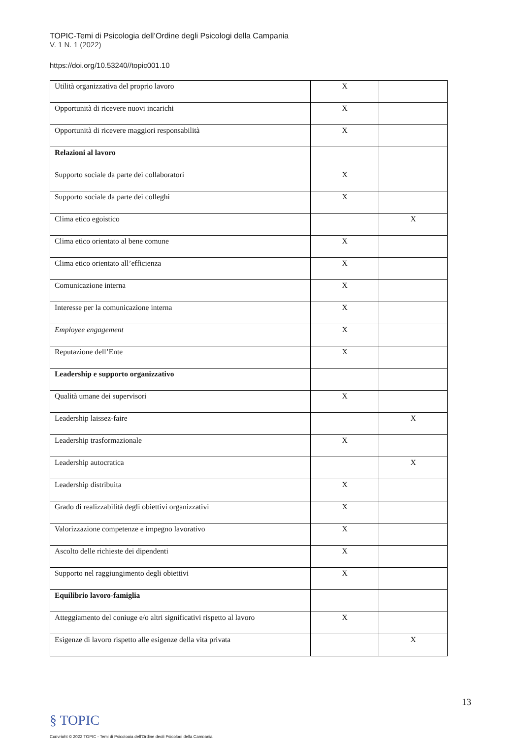TOPIC-Temi di Psicologia dell’Ordine degli Psicologi della Campania
V. 1 N. 1 (2022)
https://doi.org/10.53240//topic001.10
| Utilità organizzativa del proprio lavoro | X | |
| Opportunità di ricevere nuovi incarichi | X | |
| Opportunità di ricevere maggiori responsabilità | X | |
| Relazioni al lavoro | | |
| Supporto sociale da parte dei collaboratori | X | |
| Supporto sociale da parte dei colleghi | X | |
| Clima etico egoistico | | X |
| Clima etico orientato al bene comune | X | |
| Clima etico orientato all’efficienza | X | |
| Comunicazione interna | X | |
| Interesse per la comunicazione interna | X | |
| Employee engagement | X | |
| Reputazione dell’Ente | X | |
| Leadership e supporto organizzativo | | |
| Qualità umane dei supervisori | X | |
| Leadership laissez-faire | | X |
| Leadership trasformazionale | X | |
| Leadership autocratica | | X |
| Leadership distribuita | X | |
| Grado di realizzabilità degli obiettivi organizzativi | X | |
| Valorizzazione competenze e impegno lavorativo | X | |
| Ascolto delle richieste dei dipendenti | X | |
| Supporto nel raggiungimento degli obiettivi | X | |
| Equilibrio lavoro-famiglia | | |
| Atteggiamento del coniuge e/o altri significativi rispetto al lavoro | X | |
| Esigenze di lavoro rispetto alle esigenze della vita privata | | X |
13
§ TOPIC
Copyright © 2022 TOPIC - Temi di Psicologia dell'Ordine degli Psicologi della Campania